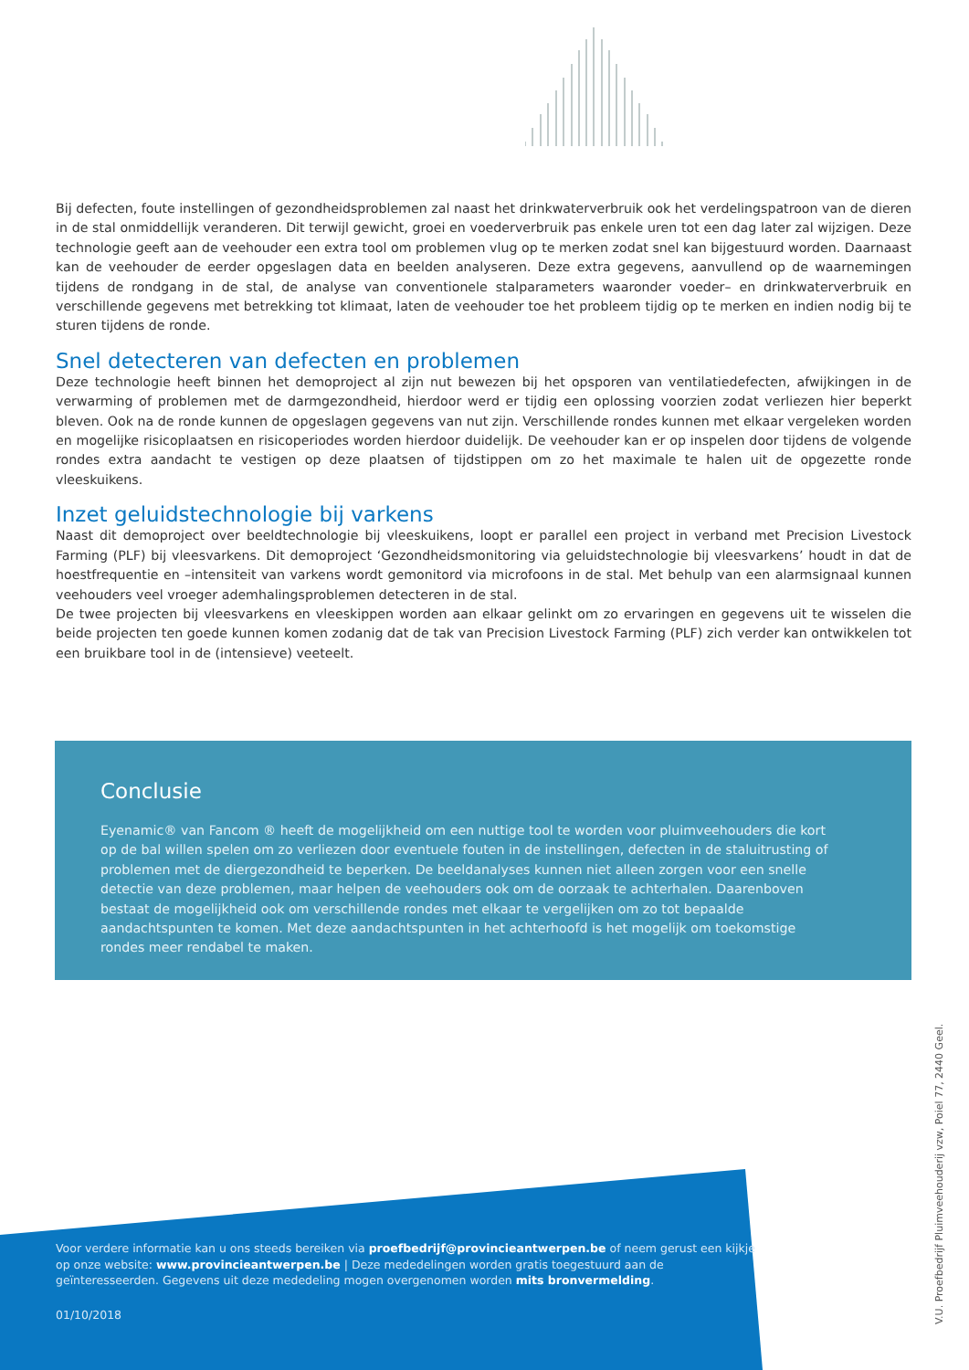Bij defecten, foute instellingen of gezondheidsproblemen zal naast het drinkwaterverbruik ook het verdelingspatroon van de dieren in de stal onmiddellijk veranderen. Dit terwijl gewicht, groei en voederverbruik pas enkele uren tot een dag later zal wijzigen. Deze technologie geeft aan de veehouder een extra tool om problemen vlug op te merken zodat snel kan bijgestuurd worden. Daarnaast kan de veehouder de eerder opgeslagen data en beelden analyseren. Deze extra gegevens, aanvullend op de waarnemingen tijdens de rondgang in de stal, de analyse van conventionele stalparameters waaronder voeder– en drinkwaterverbruik en verschillende gegevens met betrekking tot klimaat, laten de veehouder toe het probleem tijdig op te merken en indien nodig bij te sturen tijdens de ronde.
Snel detecteren van defecten en problemen
Deze technologie heeft binnen het demoproject al zijn nut bewezen bij het opsporen van ventilatiedefecten, afwijkingen in de verwarming of problemen met de darmgezondheid, hierdoor werd er tijdig een oplossing voorzien zodat verliezen hier beperkt bleven. Ook na de ronde kunnen de opgeslagen gegevens van nut zijn. Verschillende rondes kunnen met elkaar vergeleken worden en mogelijke risicoplaatsen en risicoperiodes worden hierdoor duidelijk. De veehouder kan er op inspelen door tijdens de volgende rondes extra aandacht te vestigen op deze plaatsen of tijdstippen om zo het maximale te halen uit de opgezette ronde vleeskuikens.
Inzet geluidstechnologie bij varkens
Naast dit demoproject over beeldtechnologie bij vleeskuikens, loopt er parallel een project in verband met Precision Livestock Farming (PLF) bij vleesvarkens. Dit demoproject ‘Gezondheidsmonitoring via geluidstechnologie bij vleesvarkens’ houdt in dat de hoestfrequentie en –intensiteit van varkens wordt gemonitord via microfoons in de stal. Met behulp van een alarmsignaal kunnen veehouders veel vroeger ademhalingsproblemen detecteren in de stal.
De twee projecten bij vleesvarkens en vleeskippen worden aan elkaar gelinkt om zo ervaringen en gegevens uit te wisselen die beide projecten ten goede kunnen komen zodanig dat de tak van Precision Livestock Farming (PLF) zich verder kan ontwikkelen tot een bruikbare tool in de (intensieve) veeteelt.
Conclusie
Eyenamic® van Fancom ® heeft de mogelijkheid om een nuttige tool te worden voor pluimveehouders die kort op de bal willen spelen om zo verliezen door eventuele fouten in de instellingen, defecten in de staluitrusting of problemen met de diergezondheid te beperken. De beeldanalyses kunnen niet alleen zorgen voor een snelle detectie van deze problemen, maar helpen de veehouders ook om de oorzaak te achterhalen. Daarenboven bestaat de mogelijkheid ook om verschillende rondes met elkaar te vergelijken om zo tot bepaalde aandachtspunten te komen. Met deze aandachtspunten in het achterhoofd is het mogelijk om toekomstige rondes meer rendabel te maken.
Voor verdere informatie kan u ons steeds bereiken via proefbedrijf@provincieantwerpen.be of neem gerust een kijkje op onze website: www.provincieantwerpen.be | Deze mededelingen worden gratis toegestuurd aan de geïnteresseerden. Gegevens uit deze mededeling mogen overgenomen worden mits bronvermelding.
01/10/2018
V.U. Proefbedrijf Pluimveehouderij vzw, Poiel 77, 2440 Geel.